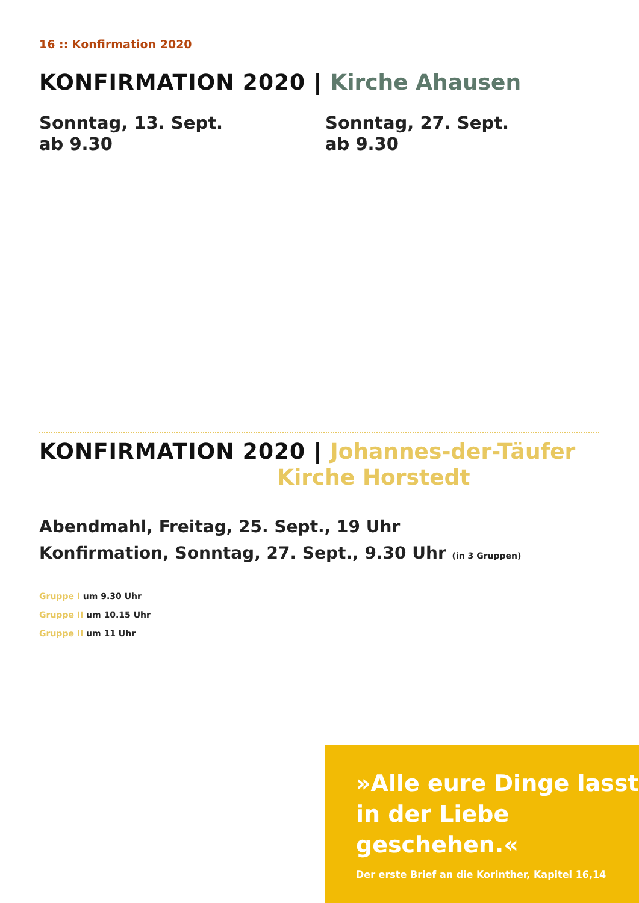16 :: Konfirmation 2020
KONFIRMATION 2020 | Kirche Ahausen
Sonntag, 13. Sept.
ab 9.30
Sonntag, 27. Sept.
ab 9.30
KONFIRMATION 2020 | Johannes-der-Täufer
Kirche Horstedt
Abendmahl, Freitag, 25. Sept., 19 Uhr
Konfirmation, Sonntag, 27. Sept., 9.30 Uhr (in 3 Gruppen)
Gruppe I um 9.30 Uhr
Gruppe II um 10.15 Uhr
Gruppe II um 11 Uhr
»Alle eure Dinge lasst in der Liebe geschehen.«
Der erste Brief an die Korinther, Kapitel 16,14